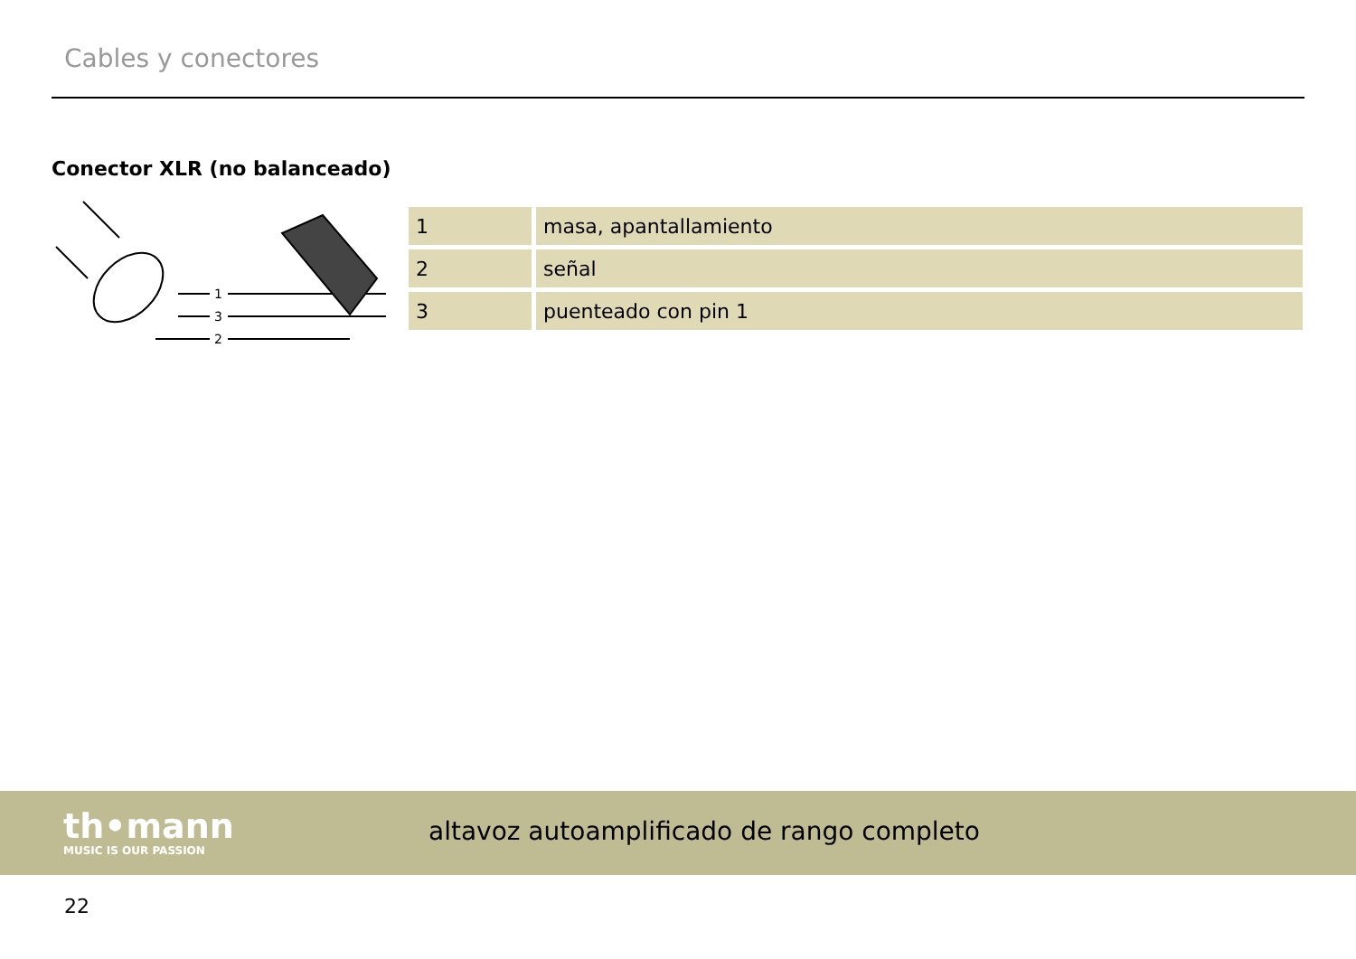Cables y conectores
Conector XLR (no balanceado)
1
3
2
| 1 | masa, apantallamiento |
| 2 | señal |
| 3 | puenteado con pin 1 |
th•mann
MUSIC IS OUR PASSION
altavoz autoamplificado de rango completo
22